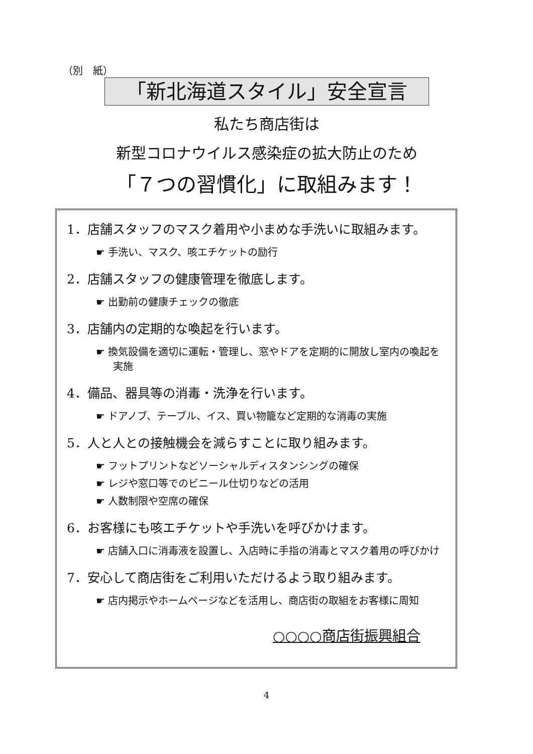（別　紙）
「新北海道スタイル」安全宣言
私たち商店街は
新型コロナウイルス感染症の拡大防止のため
「７つの習慣化」に取組みます！
1．店舗スタッフのマスク着用や小まめな手洗いに取組みます。
☛ 手洗い、マスク、咳エチケットの励行
2．店舗スタッフの健康管理を徹底します。
☛ 出勤前の健康チェックの徹底
3．店舗内の定期的な喚起を行います。
☛ 換気設備を適切に運転・管理し、窓やドアを定期的に開放し室内の喚起を実施
4．備品、器具等の消毒・洗浄を行います。
☛ ドアノブ、テーブル、イス、買い物籠など定期的な消毒の実施
5．人と人との接触機会を減らすことに取り組みます。
☛ フットプリントなどソーシャルディスタンシングの確保
☛ レジや窓口等でのビニール仕切りなどの活用
☛ 人数制限や空席の確保
6．お客様にも咳エチケットや手洗いを呼びかけます。
☛ 店舗入口に消毒液を設置し、入店時に手指の消毒とマスク着用の呼びかけ
7．安心して商店街をご利用いただけるよう取り組みます。
☛ 店内掲示やホームページなどを活用し、商店街の取組をお客様に周知
○○○○商店街振興組合
4